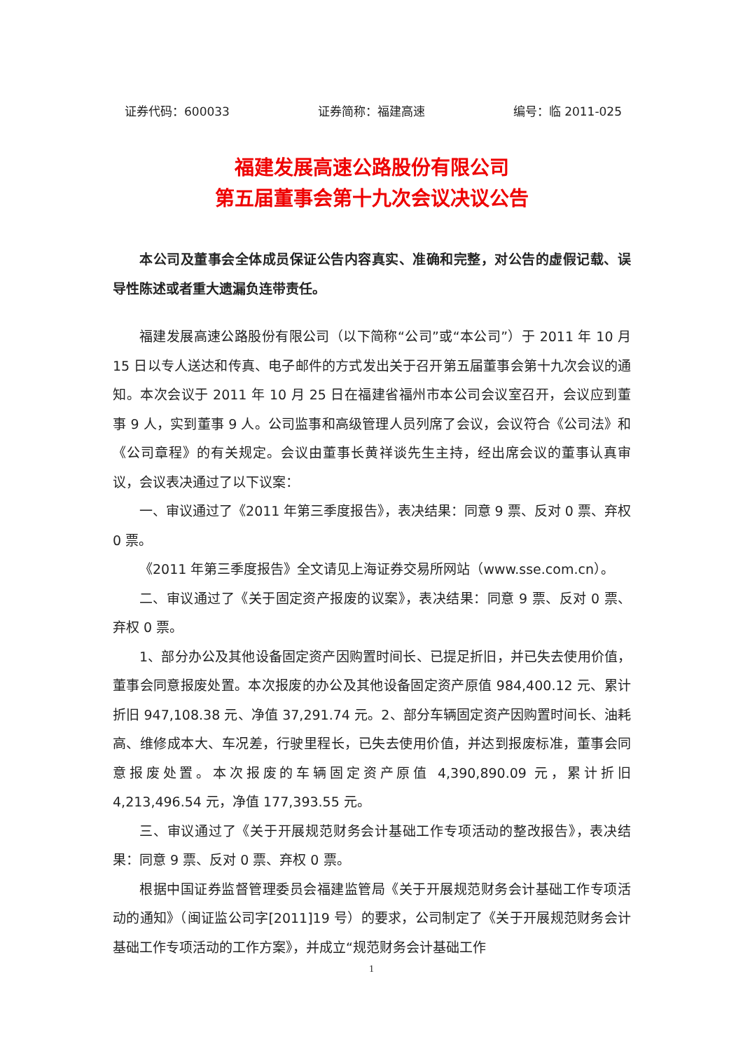证券代码：600033 证券简称：福建高速 编号：临 2011-025
福建发展高速公路股份有限公司
第五届董事会第十九次会议决议公告
本公司及董事会全体成员保证公告内容真实、准确和完整，对公告的虚假记载、误导性陈述或者重大遗漏负连带责任。
福建发展高速公路股份有限公司（以下简称“公司”或“本公司”）于 2011 年 10 月 15 日以专人送达和传真、电子邮件的方式发出关于召开第五届董事会第十九次会议的通知。本次会议于 2011 年 10 月 25 日在福建省福州市本公司会议室召开，会议应到董事 9 人，实到董事 9 人。公司监事和高级管理人员列席了会议，会议符合《公司法》和《公司章程》的有关规定。会议由董事长黄祥谈先生主持，经出席会议的董事认真审议，会议表决通过了以下议案：
一、审议通过了《2011 年第三季度报告》，表决结果：同意 9 票、反对 0 票、弃权 0 票。
《2011 年第三季度报告》全文请见上海证券交易所网站（www.sse.com.cn）。
二、审议通过了《关于固定资产报废的议案》，表决结果：同意 9 票、反对 0 票、弃权 0 票。
1、部分办公及其他设备固定资产因购置时间长、已提足折旧，并已失去使用价值，董事会同意报废处置。本次报废的办公及其他设备固定资产原值 984,400.12 元、累计折旧 947,108.38 元、净值 37,291.74 元。2、部分车辆固定资产因购置时间长、油耗高、维修成本大、车况差，行驶里程长，已失去使用价值，并达到报废标准，董事会同意报废处置。本次报废的车辆固定资产原值 4,390,890.09 元，累计折旧 4,213,496.54 元，净值 177,393.55 元。
三、审议通过了《关于开展规范财务会计基础工作专项活动的整改报告》，表决结果：同意 9 票、反对 0 票、弃权 0 票。
根据中国证券监督管理委员会福建监管局《关于开展规范财务会计基础工作专项活动的通知》（闽证监公司字[2011]19 号）的要求，公司制定了《关于开展规范财务会计基础工作专项活动的工作方案》，并成立“规范财务会计基础工作
1